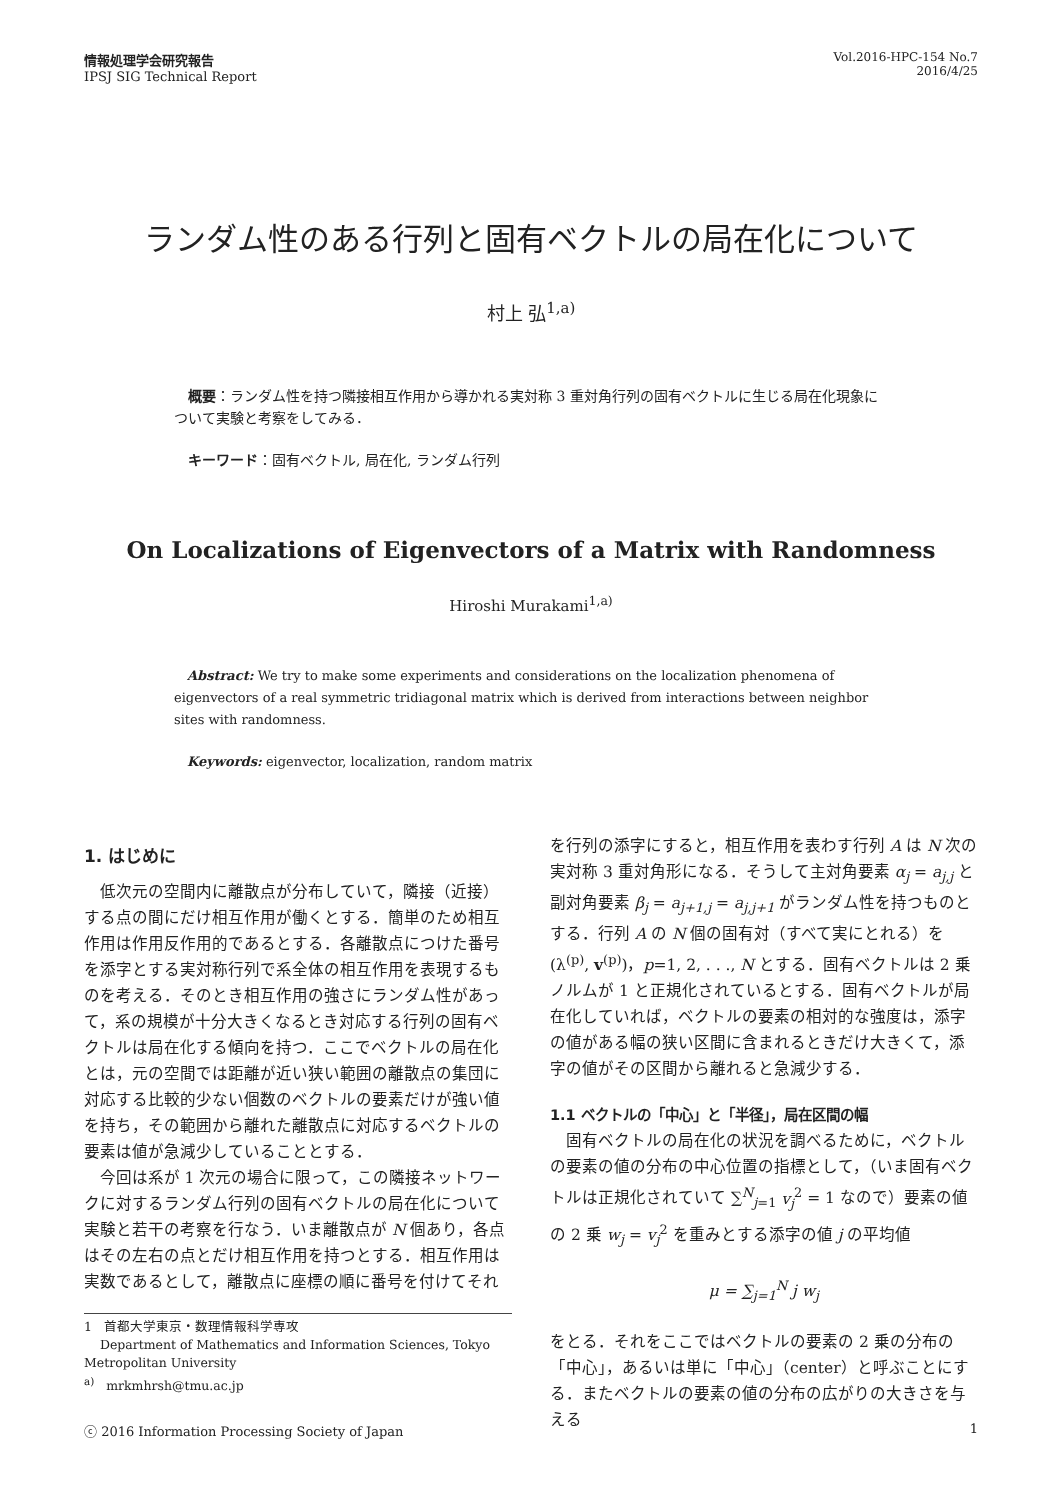情報処理学会研究報告
IPSJ SIG Technical Report
Vol.2016-HPC-154 No.7
2016/4/25
ランダム性のある行列と固有ベクトルの局在化について
村上 弘<sup>1,a)</sup>
概要：ランダム性を持つ隣接相互作用から導かれる実対称 3 重対角行列の固有ベクトルに生じる局在化現象について実験と考察をしてみる．
キーワード：固有ベクトル, 局在化, ランダム行列
On Localizations of Eigenvectors of a Matrix with Randomness
Hiroshi Murakami<sup>1,a)</sup>
Abstract: We try to make some experiments and considerations on the localization phenomena of eigenvectors of a real symmetric tridiagonal matrix which is derived from interactions between neighbor sites with randomness.
Keywords: eigenvector, localization, random matrix
1. はじめに
低次元の空間内に離散点が分布していて，隣接（近接）する点の間にだけ相互作用が働くとする．簡単のため相互作用は作用反作用的であるとする．各離散点につけた番号を添字とする実対称行列で系全体の相互作用を表現するものを考える．そのとき相互作用の強さにランダム性があって，系の規模が十分大きくなるとき対応する行列の固有ベクトルは局在化する傾向を持つ．ここでベクトルの局在化とは，元の空間では距離が近い狭い範囲の離散点の集団に対応する比較的少ない個数のベクトルの要素だけが強い値を持ち，その範囲から離れた離散点に対応するベクトルの要素は値が急減少していることとする．
今回は系が 1 次元の場合に限って，この隣接ネットワークに対するランダム行列の固有ベクトルの局在化について実験と若干の考察を行なう．いま離散点が N 個あり，各点はその左右の点とだけ相互作用を持つとする．相互作用は実数であるとして，離散点に座標の順に番号を付けてそれ
1 首都大学東京・数理情報科学専攻
Department of Mathematics and Information Sciences, Tokyo Metropolitan University
<sup>a)</sup> mrkmhrsh@tmu.ac.jp
を行列の添字にすると，相互作用を表わす行列 A は N 次の実対称 3 重対角形になる．そうして主対角要素 α<sub>j</sub> = a<sub>j,j</sub> と副対角要素 β<sub>j</sub> = a<sub>j+1,j</sub> = a<sub>j,j+1</sub> がランダム性を持つものとする．行列 A の N 個の固有対（すべて実にとれる）を (λ<sup>(p)</sup>, v<sup>(p)</sup>)，p=1, 2, . . ., N とする．固有ベクトルは 2 乗ノルムが 1 と正規化されているとする．固有ベクトルが局在化していれば，ベクトルの要素の相対的な強度は，添字の値がある幅の狭い区間に含まれるときだけ大きくて，添字の値がその区間から離れると急減少する．
1.1 ベクトルの「中心」と「半径」，局在区間の幅
固有ベクトルの局在化の状況を調べるために，ベクトルの要素の値の分布の中心位置の指標として，（いま固有ベクトルは正規化されていて ∑<sup>N</sup><sub>j=1</sub> v<sub>j</sub><sup>2</sup> = 1 なので）要素の値の 2 乗 w<sub>j</sub> = v<sub>j</sub><sup>2</sup> を重みとする添字の値 j の平均値
μ = ∑<sub>j=1</sub><sup>N</sup> j w<sub>j</sub>
をとる．それをここではベクトルの要素の 2 乗の分布の「中心」，あるいは単に「中心」（center）と呼ぶことにする．またベクトルの要素の値の分布の広がりの大きさを与える
ⓒ 2016 Information Processing Society of Japan 1